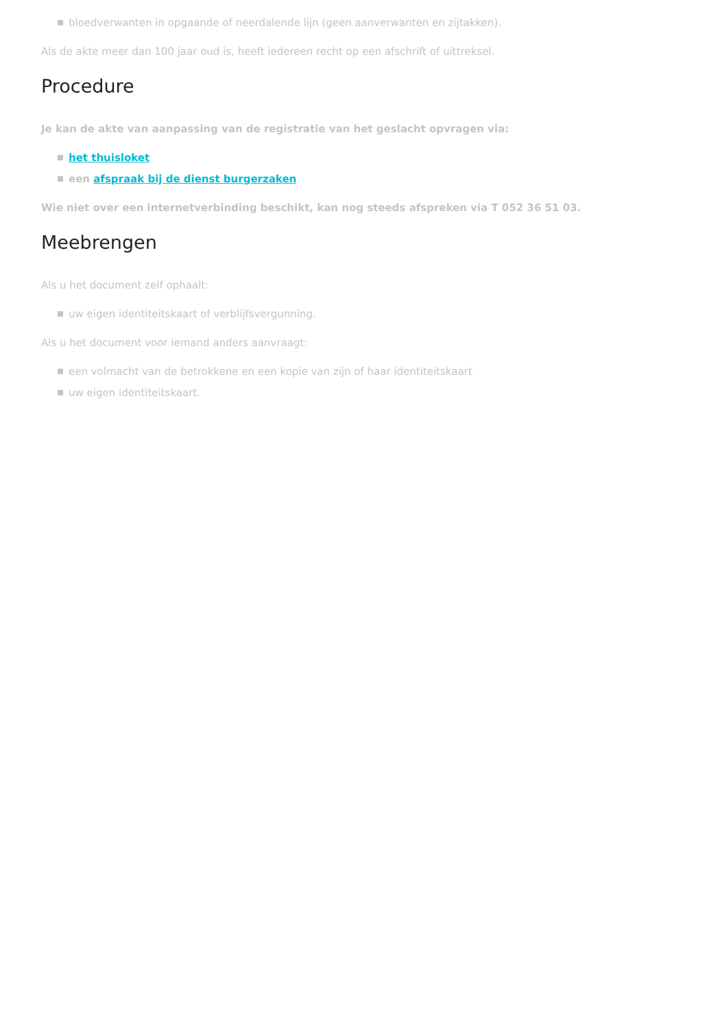bloedverwanten in opgaande of neerdalende lijn (geen aanverwanten en zijtakken).
Als de akte meer dan 100 jaar oud is, heeft iedereen recht op een afschrift of uittreksel.
Procedure
Je kan de akte van aanpassing van de registratie van het geslacht opvragen via:
het thuisloket
een afspraak bij de dienst burgerzaken
Wie niet over een internetverbinding beschikt, kan nog steeds afspreken via T 052 36 51 03.
Meebrengen
Als u het document zelf ophaalt:
uw eigen identiteitskaart of verblijfsvergunning.
Als u het document voor iemand anders aanvraagt:
een volmacht van de betrokkene en een kopie van zijn of haar identiteitskaart
uw eigen identiteitskaart.